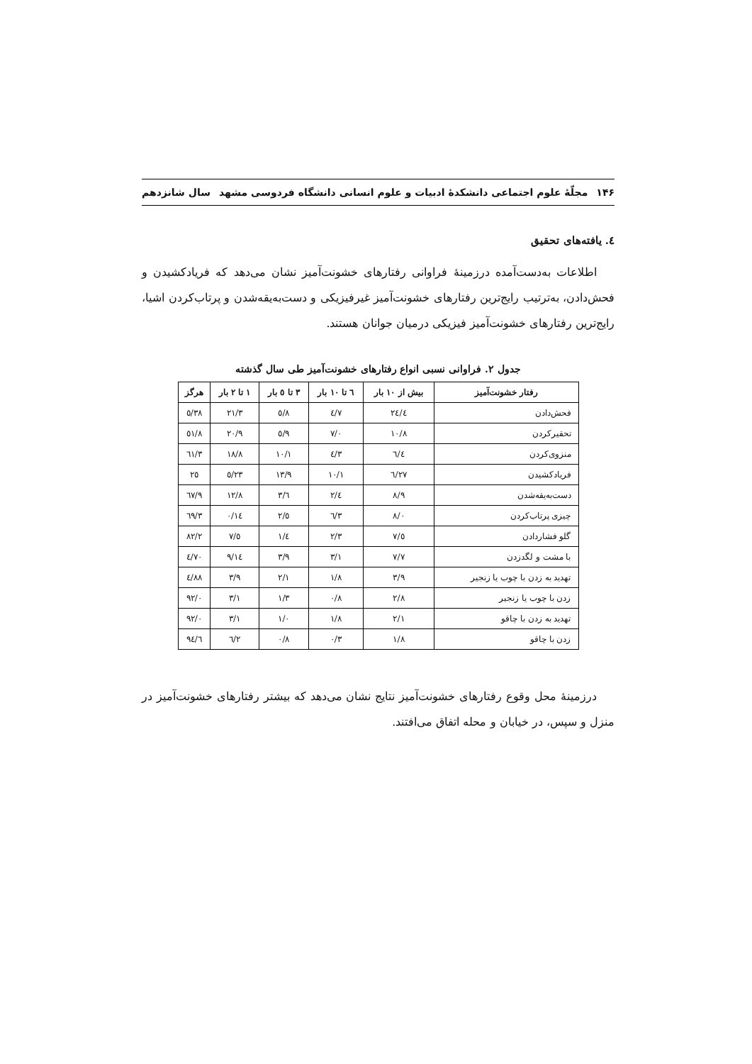۱۴۶ مجلّهٔ علوم اجتماعی دانشکدهٔ ادبیات و علوم انسانی دانشگاه فردوسی مشهد سال شانزدهم
٤. یافته‌های تحقیق
اطلاعات به‌دست‌آمده درزمینهٔ فراوانی رفتارهای خشونت‌آمیز نشان می‌دهد که فریادکشیدن و فحش‌دادن، به‌ترتیب رایج‌ترین رفتارهای خشونت‌آمیز غیرفیزیکی و دست‌به‌یقه‌شدن و پرتاب‌کردن اشیا، رایج‌ترین رفتارهای خشونت‌آمیز فیزیکی درمیان جوانان هستند.
جدول ۲. فراوانی نسبی انواع رفتارهای خشونت‌آمیز طی سال گذشته
| رفتار خشونت‌آمیز | بیش از ۱۰ بار | ٦ تا ۱۰ بار | ۳ تا ٥ بار | ۱ تا ۲ بار | هرگز |
| --- | --- | --- | --- | --- | --- |
| فحش‌دادن | ۲٤/٤ | ۷/٤ | ۸/٥ | ۲۱/۳ | ۳۸/٥ |
| تحقیرکردن | ۱۰/۸ | ۷/۰ | ۹/٥ | ۲۰/۹ | ٥۱/۸ |
| منزوی‌کردن | ٦/٤ | ۳/٤ | ۱۰/۱ | ۱۸/۸ | ٦۱/۳ |
| فریادکشیدن | ۲۷/٦ | ۱۰/۱ | ۱۳/۹ | ۲۳/٥ | ۲٥ |
| دست‌به‌یقه‌شدن | ۸/۹ | ٤/۲ | ٦/۳ | ۱۲/۸ | ٦۷/۹ |
| چیزی پرتاب‌کردن | ۸/۰ | ۳/٦ | ٥/۲ | ۱٤/۰ | ٦۹/۳ |
| گلو فشاردادن | ٥/۷ | ۲/۳ | ٤/۱ | ٥/۷ | ۸۲/۲ |
| با مشت و لگدزدن | ۷/۷ | ۳/۱ | ۳/۹ | ۱٤/۹ | ۷۰/٤ |
| تهدید به زدن با چوب یا زنجیر | ۳/۹ | ۱/۸ | ۲/۱ | ۳/۹ | ۸۸/٤ |
| زدن با چوب یا زنجیر | ۲/۸ | ۰/۸ | ۱/۳ | ۳/۱ | ۹۲/۰ |
| تهدید به زدن با چاقو | ۲/۱ | ۱/۸ | ۱/۰ | ۳/۱ | ۹۲/۰ |
| زدن با چاقو | ۱/۸ | ۰/۳ | ۰/۸ | ۲/٦ | ۹٤/٦ |
درزمینهٔ محل وقوع رفتارهای خشونت‌آمیز نتایج نشان می‌دهد که بیشتر رفتارهای خشونت‌آمیز در منزل و سپس، در خیابان و محله اتفاق می‌افتند.